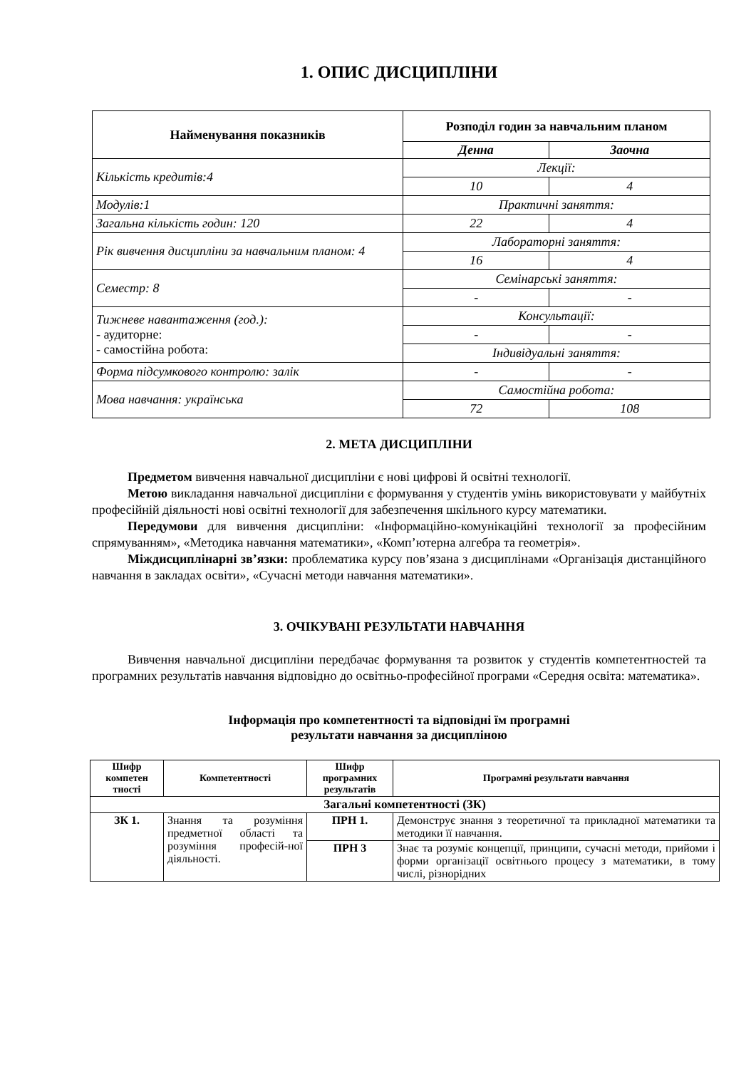1. ОПИС ДИСЦИПЛІНИ
| Найменування показників | Розподіл годин за навчальним планом | |
| --- | --- | --- |
| | Денна | Заочна |
| Кількість кредитів:4 | Лекції: | |
| | 10 | 4 |
| Модулів:1 | Практичні заняття: | |
| Загальна кількість годин: 120 | 22 | 4 |
| Рік вивчення дисципліни за навчальним планом: 4 | Лабораторні заняття: | |
| | 16 | 4 |
| Семестр: 8 | Семінарські заняття: | |
| | - | - |
| Тижневе навантаження (год.): - аудиторне: - самостійна робота: | Консультації: | |
| | - | - |
| | Індивідуальні заняття: | |
| Форма підсумкового контролю: залік | - | - |
| Мова навчання: українська | Самостійна робота: | |
| | 72 | 108 |
2. МЕТА ДИСЦИПЛІНИ
Предметом вивчення навчальної дисципліни є нові цифрові й освітні технології.
Метою викладання навчальної дисципліни є формування у студентів умінь використовувати у майбутніх професійній діяльності нові освітні технології для забезпечення шкільного курсу математики.
Передумови для вивчення дисципліни: «Інформаційно-комунікаційні технології за професійним спрямуванням», «Методика навчання математики», «Комп’ютерна алгебра та геометрія».
Міждисциплінарні зв’язки: проблематика курсу пов’язана з дисциплінами «Організація дистанційного навчання в закладах освіти», «Сучасні методи навчання математики».
3. ОЧІКУВАНІ РЕЗУЛЬТАТИ НАВЧАННЯ
Вивчення навчальної дисципліни передбачає формування та розвиток у студентів компетентностей та програмних результатів навчання відповідно до освітньо-професійної програми «Середня освіта: математика».
Інформація про компетентності та відповідні їм програмні
результати навчання за дисципліною
| Шифр компетен тності | Компетентності | Шифр програмних результатів | Програмні результати навчання |
| --- | --- | --- | --- |
| Загальні компетентності (ЗК) | | | |
| ЗК 1. | Знання та розуміння предметної області та розуміння професій-ної діяльності. | ПРН 1. | Демонструє знання з теоретичної та прикладної математики та методики її навчання. |
| | | ПРН 3 | Знає та розуміє концепції, принципи, сучасні методи, прийоми і форми організації освітнього процесу з математики, в тому числі, різнорідних |